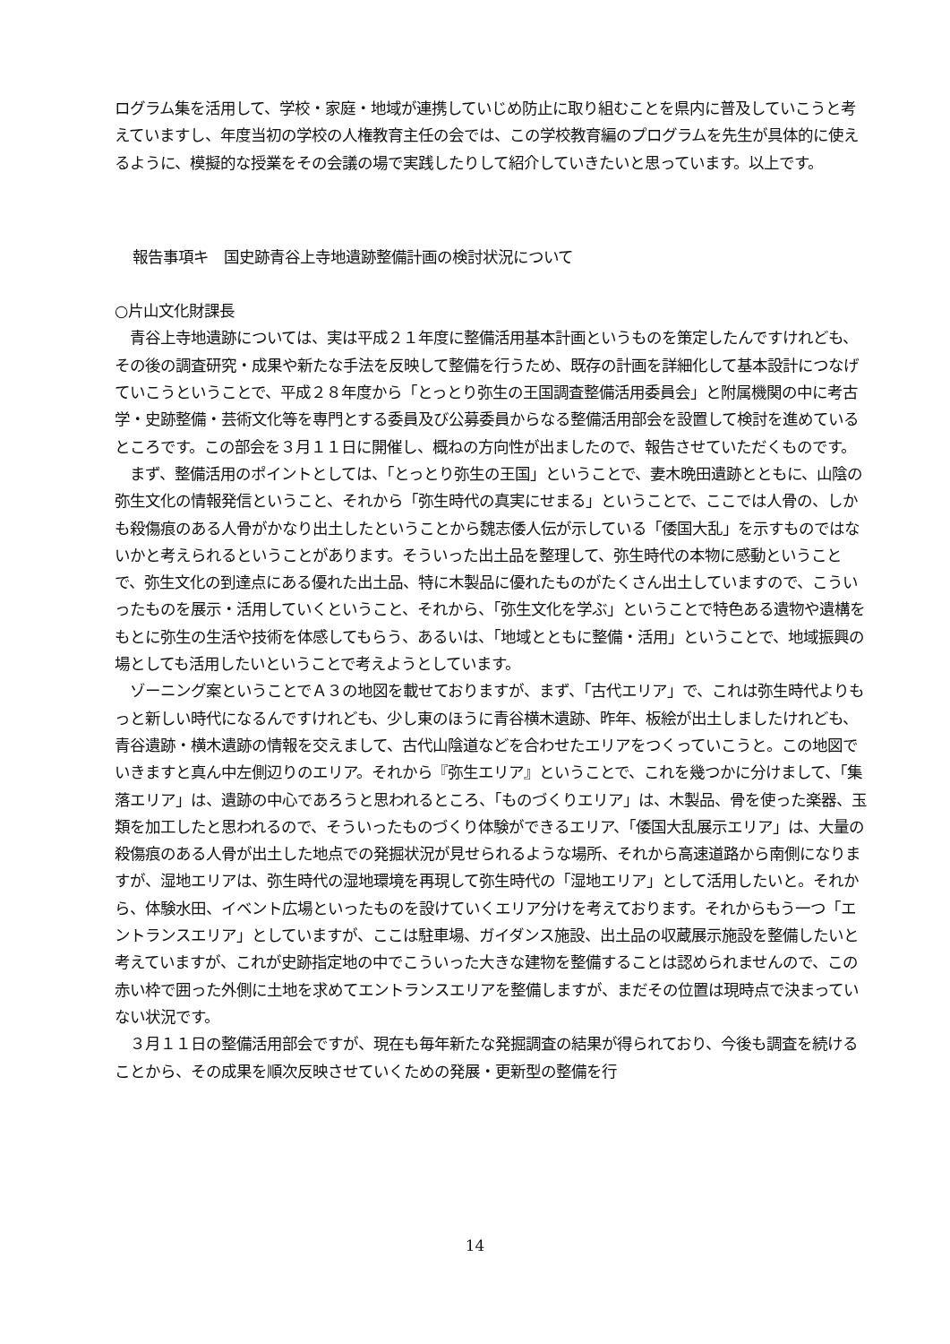ログラム集を活用して、学校・家庭・地域が連携していじめ防止に取り組むことを県内に普及していこうと考えていますし、年度当初の学校の人権教育主任の会では、この学校教育編のプログラムを先生が具体的に使えるように、模擬的な授業をその会議の場で実践したりして紹介していきたいと思っています。以上です。
報告事項キ　国史跡青谷上寺地遺跡整備計画の検討状況について
○片山文化財課長
　青谷上寺地遺跡については、実は平成２１年度に整備活用基本計画というものを策定したんですけれども、その後の調査研究・成果や新たな手法を反映して整備を行うため、既存の計画を詳細化して基本設計につなげていこうということで、平成２８年度から「とっとり弥生の王国調査整備活用委員会」と附属機関の中に考古学・史跡整備・芸術文化等を専門とする委員及び公募委員からなる整備活用部会を設置して検討を進めているところです。この部会を３月１１日に開催し、概ねの方向性が出ましたので、報告させていただくものです。
　まず、整備活用のポイントとしては、「とっとり弥生の王国」ということで、妻木晩田遺跡とともに、山陰の弥生文化の情報発信ということ、それから「弥生時代の真実にせまる」ということで、ここでは人骨の、しかも殺傷痕のある人骨がかなり出土したということから魏志倭人伝が示している「倭国大乱」を示すものではないかと考えられるということがあります。そういった出土品を整理して、弥生時代の本物に感動ということで、弥生文化の到達点にある優れた出土品、特に木製品に優れたものがたくさん出土していますので、こういったものを展示・活用していくということ、それから、「弥生文化を学ぶ」ということで特色ある遺物や遺構をもとに弥生の生活や技術を体感してもらう、あるいは、「地域とともに整備・活用」ということで、地域振興の場としても活用したいということで考えようとしています。
　ゾーニング案ということでＡ３の地図を載せておりますが、まず、「古代エリア」で、これは弥生時代よりもっと新しい時代になるんですけれども、少し東のほうに青谷横木遺跡、昨年、板絵が出土しましたけれども、青谷遺跡・横木遺跡の情報を交えまして、古代山陰道などを合わせたエリアをつくっていこうと。この地図でいきますと真ん中左側辺りのエリア。それから『弥生エリア』ということで、これを幾つかに分けまして、「集落エリア」は、遺跡の中心であろうと思われるところ、「ものづくりエリア」は、木製品、骨を使った楽器、玉類を加工したと思われるので、そういったものづくり体験ができるエリア、「倭国大乱展示エリア」は、大量の殺傷痕のある人骨が出土した地点での発掘状況が見せられるような場所、それから高速道路から南側になりますが、湿地エリアは、弥生時代の湿地環境を再現して弥生時代の「湿地エリア」として活用したいと。それから、体験水田、イベント広場といったものを設けていくエリア分けを考えております。それからもう一つ「エントランスエリア」としていますが、ここは駐車場、ガイダンス施設、出土品の収蔵展示施設を整備したいと考えていますが、これが史跡指定地の中でこういった大きな建物を整備することは認められませんので、この赤い枠で囲った外側に土地を求めてエントランスエリアを整備しますが、まだその位置は現時点で決まっていない状況です。
　３月１１日の整備活用部会ですが、現在も毎年新たな発掘調査の結果が得られており、今後も調査を続けることから、その成果を順次反映させていくための発展・更新型の整備を行
14